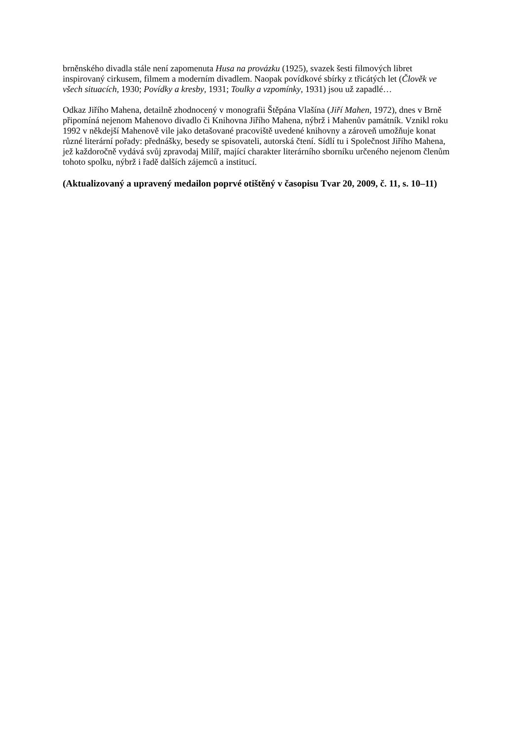brněnského divadla stále není zapomenuta Husa na provázku (1925), svazek šesti filmových libret inspirovaný cirkusem, filmem a moderním divadlem. Naopak povídkové sbírky z třicátých let (Člověk ve všech situacích, 1930; Povídky a kresby, 1931; Toulky a vzpomínky, 1931) jsou už zapadlé…
Odkaz Jiřího Mahena, detailně zhodnocený v monografii Štěpána Vlašína (Jiří Mahen, 1972), dnes v Brně připomíná nejenom Mahenovo divadlo či Knihovna Jiřího Mahena, nýbrž i Mahenův památník. Vznikl roku 1992 v někdejší Mahenově vile jako detašované pracoviště uvedené knihovny a zároveň umožňuje konat různé literární pořady: přednášky, besedy se spisovateli, autorská čtení. Sídlí tu i Společnost Jiřího Mahena, jež každoročně vydává svůj zpravodaj Milíř, mající charakter literárního sborníku určeného nejenom členům tohoto spolku, nýbrž i řadě dalších zájemců a institucí.
(Aktualizovaný a upravený medailon poprvé otištěný v časopisu Tvar 20, 2009, č. 11, s. 10–11)